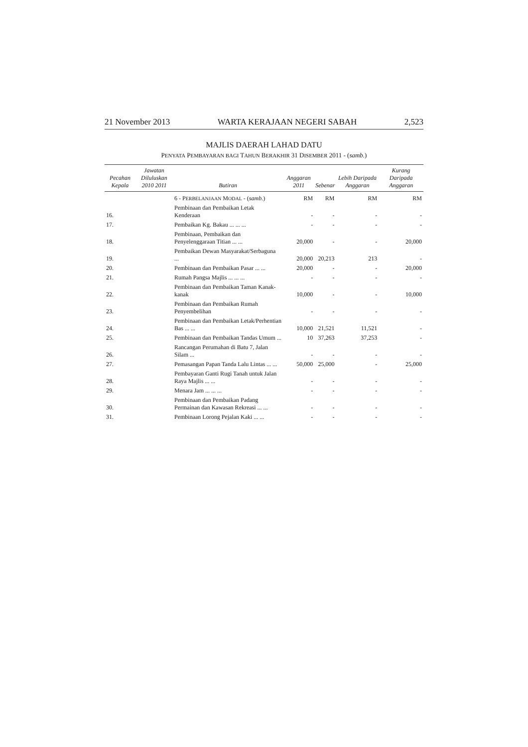21 November 2013 WARTA KERAJAAN NEGERI SABAH 2,523
MAJLIS DAERAH LAHAD DATU
PENYATA PEMBAYARAN BAGI TAHUN BERAKHIR 31 DISEMBER 2011 - (samb.)
| Pecahan Kepala | Jawatan Diluluskan 2010 2011 | | Butiran | Anggaran 2011 | Sebenar | Lebih Daripada Anggaran | Kurang Daripada Anggaran |
| --- | --- | --- | --- | --- | --- | --- | --- |
| | | | 6 - P ERBELANJAAN M ODAL - ( samb. ) | RM | RM | RM | RM |
| 16. | | | Pembinaan dan Pembaikan Letak Kenderaan | - | - | - | - |
| 17. | | | Pembaikan Kg. Bakau ... ... ... | - | - | - | - |
| 18. | | | Pembinaan, Pembaikan dan Penyelenggaraan Titian ... ... | 20,000 | - | - | 20,000 |
| 19. | | | Pembaikan Dewan Masyarakat/Serbaguna ... | 20,000 | 20,213 | 213 | - |
| 20. | | | Pembinaan dan Pembaikan Pasar ... ... | 20,000 | - | - | 20,000 |
| 21. | | | Rumah Pangsa Majlis ... ... ... | - | - | - | - |
| 22. | | | Pembinaan dan Pembaikan Taman Kanak-kanak | 10,000 | - | - | 10,000 |
| 23. | | | Pembinaan dan Pembaikan Rumah Penyembelihan | - | - | - | - |
| 24. | | | Pembinaan dan Pembaikan Letak/Perhentian Bas ... ... | 10,000 | 21,521 | 11,521 | - |
| 25. | | | Pembinaan dan Pembaikan Tandas Umum ... | 10 | 37,263 | 37,253 | - |
| 26. | | | Rancangan Perumahan di Batu 7, Jalan Silam ... | - | - | - | - |
| 27. | | | Pemasangan Papan Tanda Lalu Lintas ... ... | 50,000 | 25,000 | - | 25,000 |
| 28. | | | Pembayaran Ganti Rugi Tanah untuk Jalan Raya Majlis ... ... | - | - | - | - |
| 29. | | | Menara Jam ... ... ... | - | - | - | - |
| 30. | | | Pembinaan dan Pembaikan Padang Permainan dan Kawasan Rekreasi ... ... | - | - | - | - |
| 31. | | | Pembinaan Lorong Pejalan Kaki ... ... | - | - | - | - |